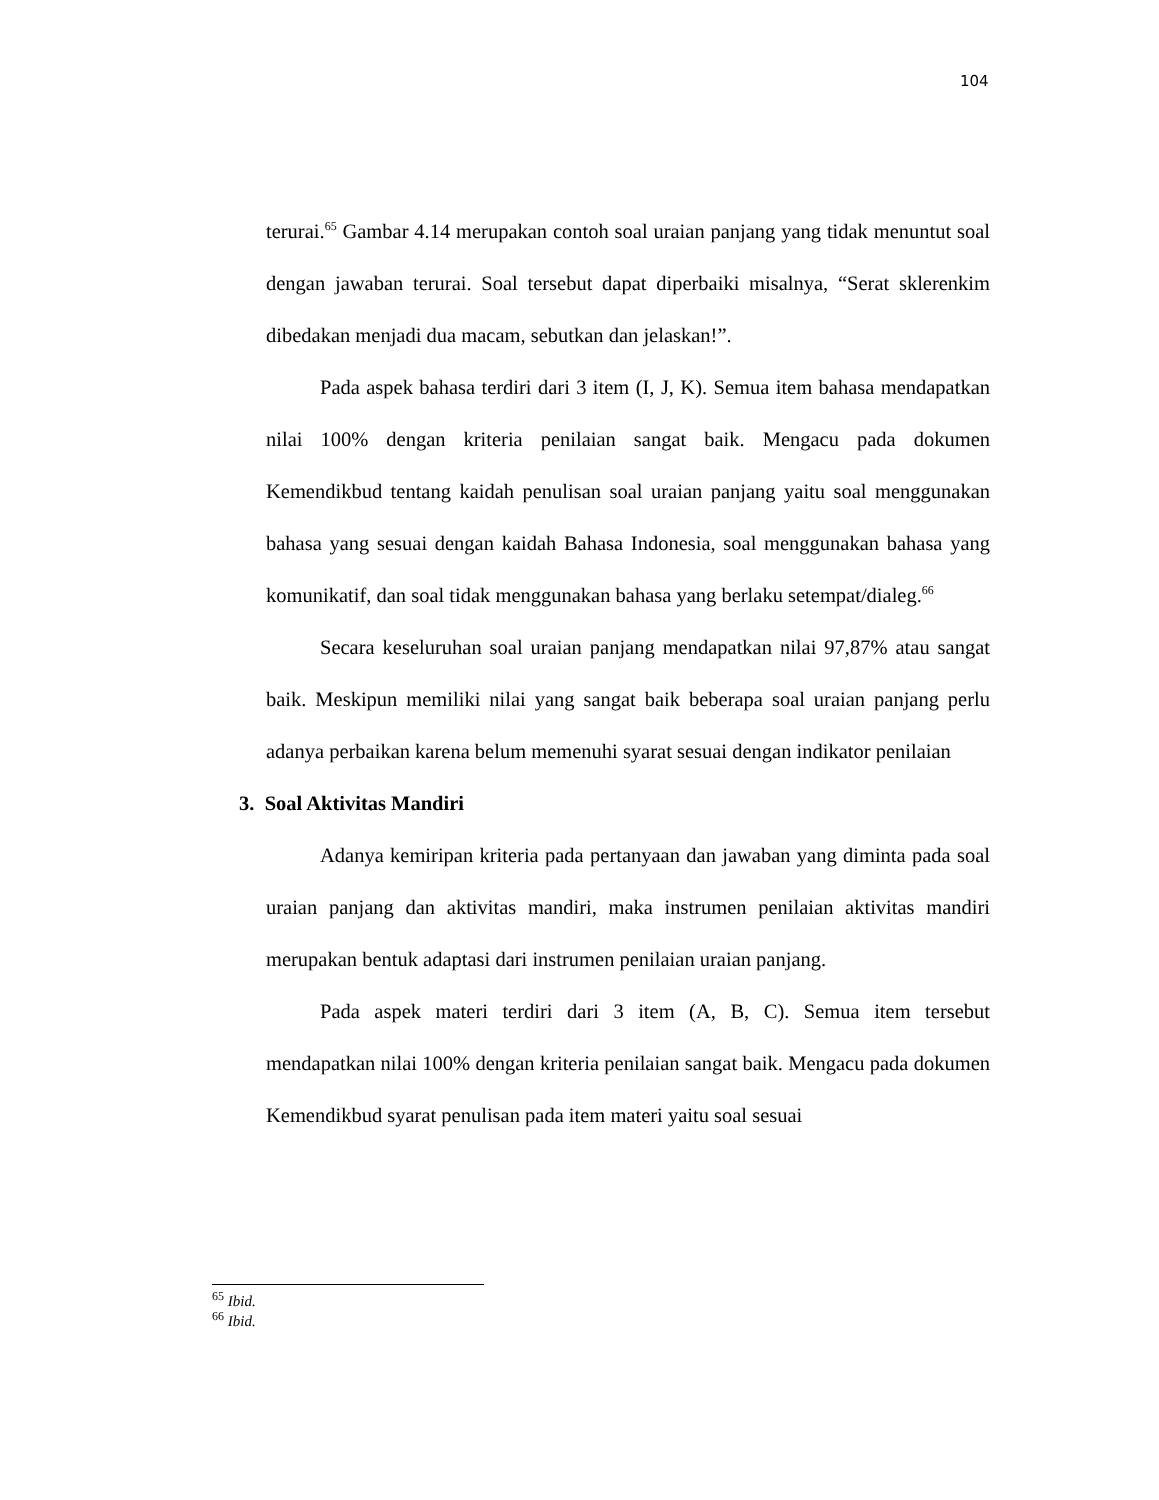104
terurai.<sup>65</sup> Gambar 4.14 merupakan contoh soal uraian panjang yang tidak menuntut soal dengan jawaban terurai. Soal tersebut dapat diperbaiki misalnya, “Serat sklerenkim dibedakan menjadi dua macam, sebutkan dan jelaskan!”.
Pada aspek bahasa terdiri dari 3 item (I, J, K). Semua item bahasa mendapatkan nilai 100% dengan kriteria penilaian sangat baik. Mengacu pada dokumen Kemendikbud tentang kaidah penulisan soal uraian panjang yaitu soal menggunakan bahasa yang sesuai dengan kaidah Bahasa Indonesia, soal menggunakan bahasa yang komunikatif, dan soal tidak menggunakan bahasa yang berlaku setempat/dialeg.<sup>66</sup>
Secara keseluruhan soal uraian panjang mendapatkan nilai 97,87% atau sangat baik. Meskipun memiliki nilai yang sangat baik beberapa soal uraian panjang perlu adanya perbaikan karena belum memenuhi syarat sesuai dengan indikator penilaian
3. Soal Aktivitas Mandiri
Adanya kemiripan kriteria pada pertanyaan dan jawaban yang diminta pada soal uraian panjang dan aktivitas mandiri, maka instrumen penilaian aktivitas mandiri merupakan bentuk adaptasi dari instrumen penilaian uraian panjang.
Pada aspek materi terdiri dari 3 item (A, B, C). Semua item tersebut mendapatkan nilai 100% dengan kriteria penilaian sangat baik. Mengacu pada dokumen Kemendikbud syarat penulisan pada item materi yaitu soal sesuai
<sup>65</sup> Ibid.
<sup>66</sup> Ibid.